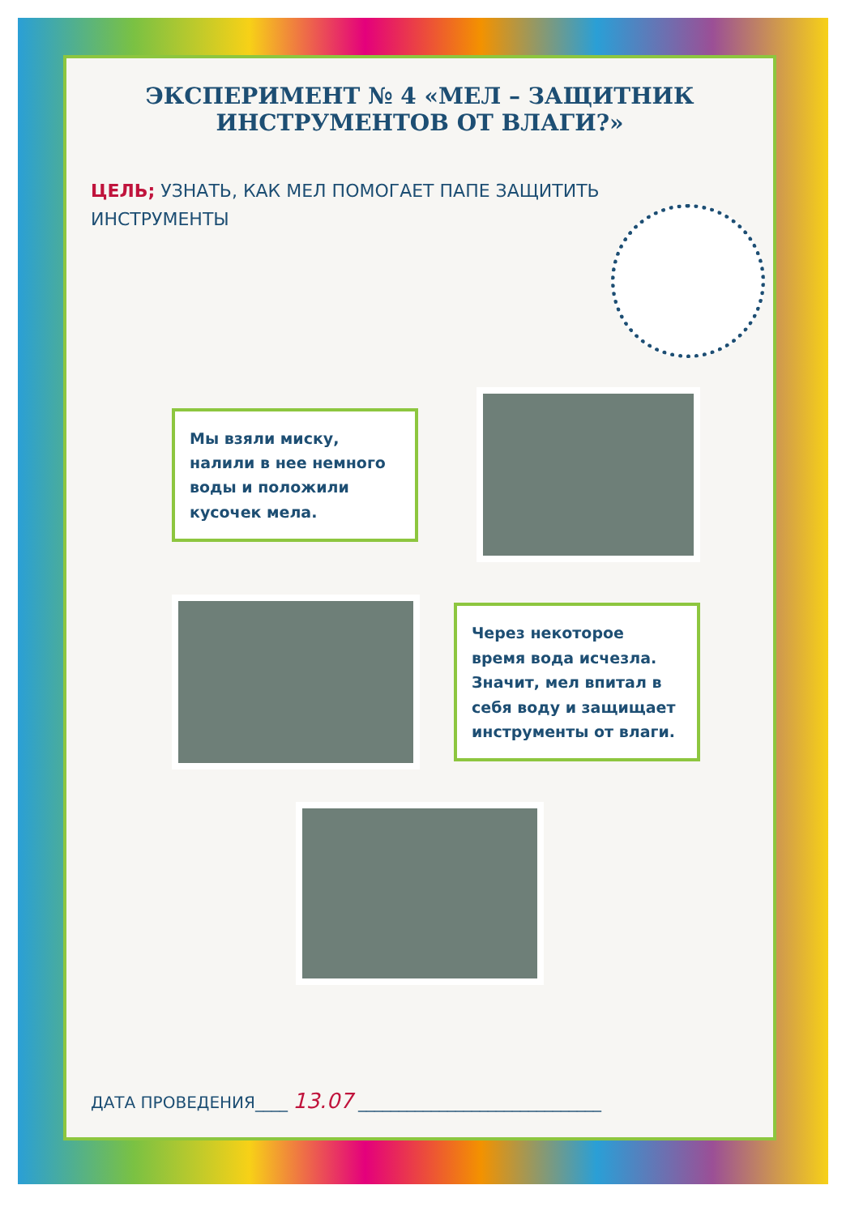ЭКСПЕРИМЕНТ № 4 «МЕЛ – ЗАЩИТНИК ИНСТРУМЕНТОВ ОТ ВЛАГИ?»
ЦЕЛЬ; УЗНАТЬ, КАК МЕЛ ПОМОГАЕТ ПАПЕ ЗАЩИТИТЬ ИНСТРУМЕНТЫ
Мы взяли миску, налили в нее немного воды и положили кусочек мела.
Через некоторое время вода исчезла. Значит, мел впитал в себя воду и защищает инструменты от влаги.
ДАТА ПРОВЕДЕНИЯ____ 13.07 ______________________________